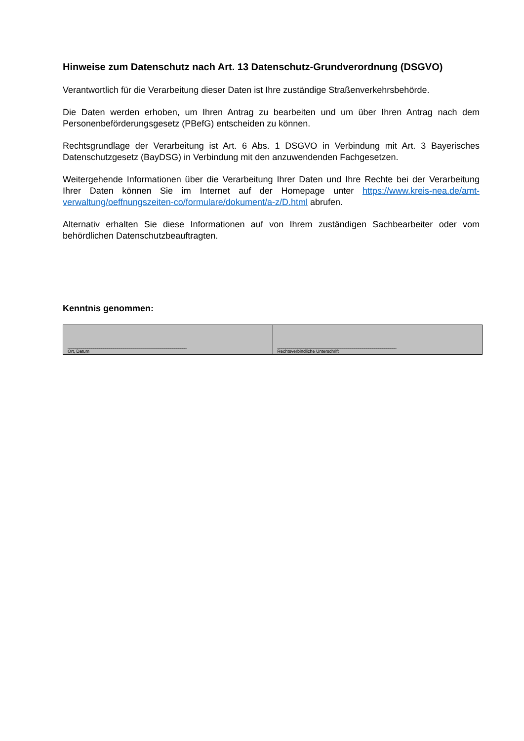Hinweise zum Datenschutz nach Art. 13 Datenschutz-Grundverordnung (DSGVO)
Verantwortlich für die Verarbeitung dieser Daten ist Ihre zuständige Straßenverkehrsbehörde.
Die Daten werden erhoben, um Ihren Antrag zu bearbeiten und um über Ihren Antrag nach dem Personenbeförderungsgesetz (PBefG) entscheiden zu können.
Rechtsgrundlage der Verarbeitung ist Art. 6 Abs. 1 DSGVO in Verbindung mit Art. 3 Bayerisches Datenschutzgesetz (BayDSG) in Verbindung mit den anzuwendenden Fachgesetzen.
Weitergehende Informationen über die Verarbeitung Ihrer Daten und Ihre Rechte bei der Verarbeitung Ihrer Daten können Sie im Internet auf der Homepage unter https://www.kreis-nea.de/amt-verwaltung/oeffnungszeiten-co/formulare/dokument/a-z/D.html abrufen.
Alternativ erhalten Sie diese Informationen auf von Ihrem zuständigen Sachbearbeiter oder vom behördlichen Datenschutzbeauftragten.
Kenntnis genommen:
| ____________________________________________________________ Ort, Datum | ____________________________________________________________ Rechtsverbindliche Unterschrift |